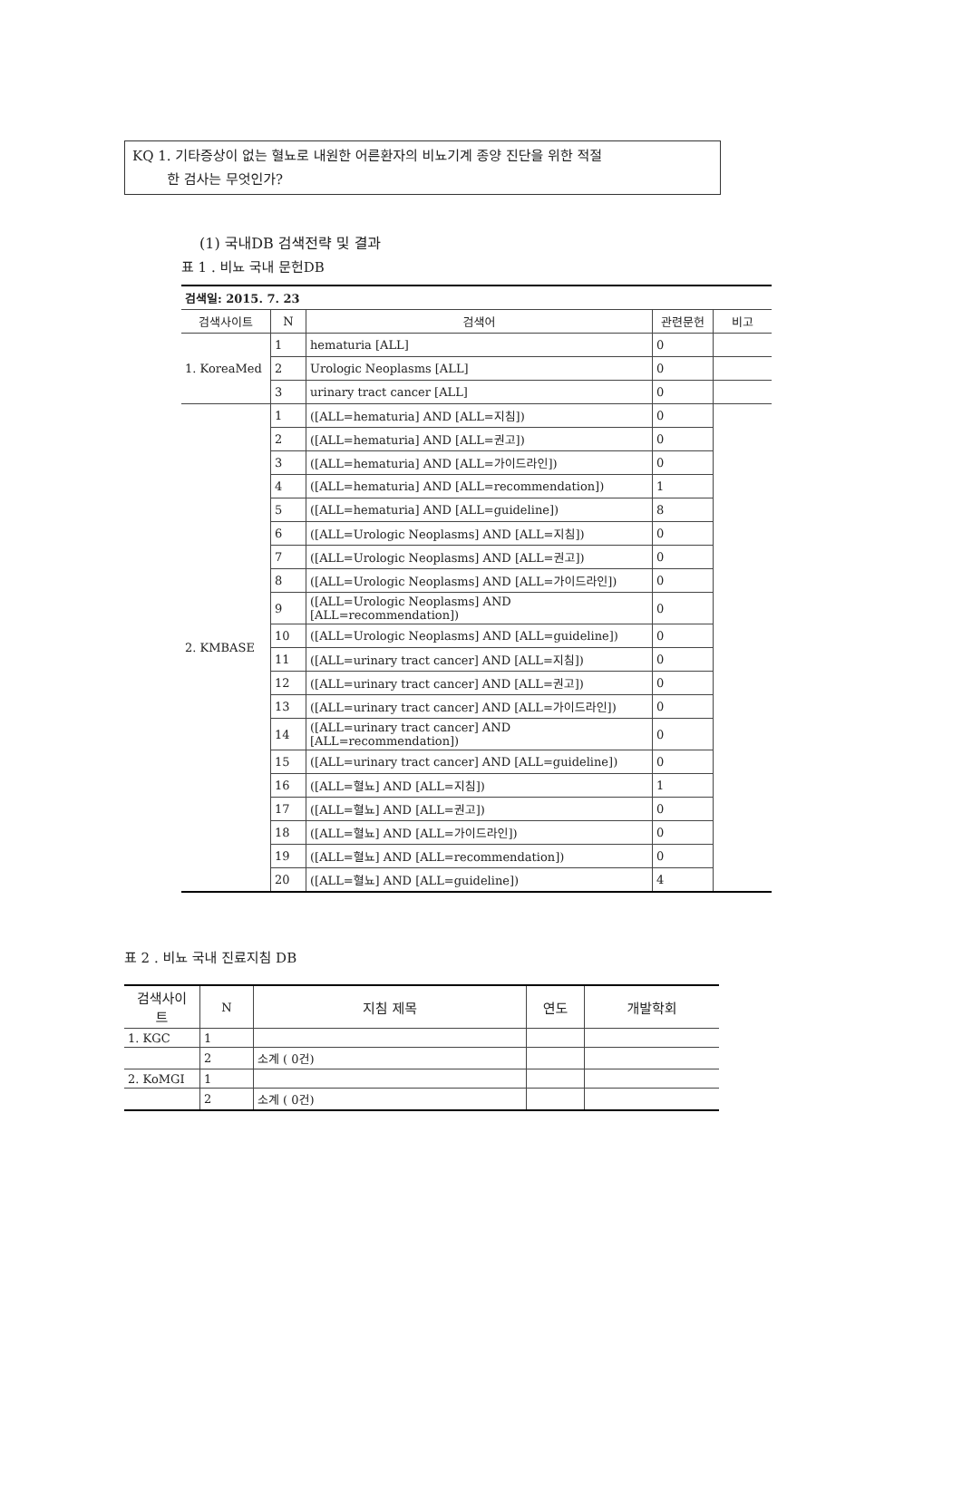KQ 1. 기타증상이 없는 혈뇨로 내원한 어른환자의 비뇨기계 종양 진단을 위한 적절
한 검사는 무엇인가?
(1) 국내DB 검색전략 및 결과
표 1 . 비뇨 국내 문헌DB
| 검색일: 2015. 7. 23 | | | | |
| 검색사이트 | N | 검색어 | 관련문헌 | 비고 |
| 1. KoreaMed | 1 | hematuria [ALL] | 0 | |
| | 2 | Urologic Neoplasms [ALL] | 0 | |
| | 3 | urinary tract cancer [ALL] | 0 | |
| 2. KMBASE | 1 | ([ALL=hematuria] AND [ALL=지침]) | 0 | |
| | 2 | ([ALL=hematuria] AND [ALL=권고]) | 0 | |
| | 3 | ([ALL=hematuria] AND [ALL=가이드라인]) | 0 | |
| | 4 | ([ALL=hematuria] AND [ALL=recommendation]) | 1 | |
| | 5 | ([ALL=hematuria] AND [ALL=guideline]) | 8 | |
| | 6 | ([ALL=Urologic Neoplasms] AND [ALL=지침]) | 0 | |
| | 7 | ([ALL=Urologic Neoplasms] AND [ALL=권고]) | 0 | |
| | 8 | ([ALL=Urologic Neoplasms] AND [ALL=가이드라인]) | 0 | |
| | 9 | ([ALL=Urologic Neoplasms] AND [ALL=recommendation]) | 0 | |
| | 10 | ([ALL=Urologic Neoplasms] AND [ALL=guideline]) | 0 | |
| | 11 | ([ALL=urinary tract cancer] AND [ALL=지침]) | 0 | |
| | 12 | ([ALL=urinary tract cancer] AND [ALL=권고]) | 0 | |
| | 13 | ([ALL=urinary tract cancer] AND [ALL=가이드라인]) | 0 | |
| | 14 | ([ALL=urinary tract cancer] AND [ALL=recommendation]) | 0 | |
| | 15 | ([ALL=urinary tract cancer] AND [ALL=guideline]) | 0 | |
| | 16 | ([ALL=혈뇨] AND [ALL=지침]) | 1 | |
| | 17 | ([ALL=혈뇨] AND [ALL=권고]) | 0 | |
| | 18 | ([ALL=혈뇨] AND [ALL=가이드라인]) | 0 | |
| | 19 | ([ALL=혈뇨] AND [ALL=recommendation]) | 0 | |
| | 20 | ([ALL=혈뇨] AND [ALL=guideline]) | 4 | |
표 2 . 비뇨 국내 진료지침 DB
| 검색사이 트 | N | 지침 제목 | 연도 | 개발학회 |
| --- | --- | --- | --- | --- |
| 1. KGC | 1 | | | |
| | 2 | 소계 ( 0건) | | |
| 2. KoMGI | 1 | | | |
| | 2 | 소계 ( 0건) | | |